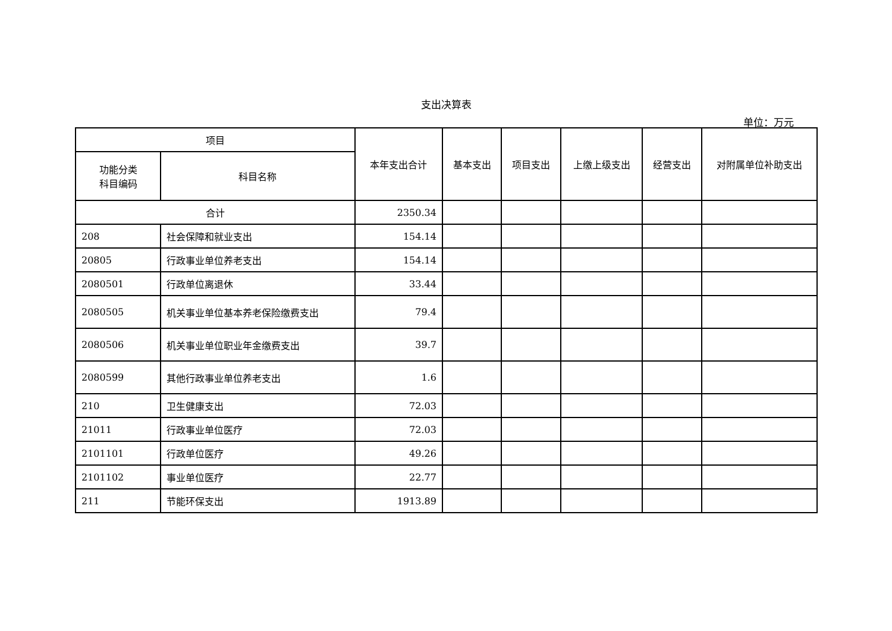支出决算表
单位：万元
| 项目 | | 本年支出合计 | 基本支出 | 项目支出 | 上缴上级支出 | 经营支出 | 对附属单位补助支出 |
| --- | --- | --- | --- | --- | --- | --- | --- |
| 功能分类 科目编码 | 科目名称 | | | | | | |
| 合计 | | 2350.34 | | | | | |
| 208 | 社会保障和就业支出 | 154.14 | | | | | |
| 20805 | 行政事业单位养老支出 | 154.14 | | | | | |
| 2080501 | 行政单位离退休 | 33.44 | | | | | |
| 2080505 | 机关事业单位基本养老保险缴费支出 | 79.4 | | | | | |
| 2080506 | 机关事业单位职业年金缴费支出 | 39.7 | | | | | |
| 2080599 | 其他行政事业单位养老支出 | 1.6 | | | | | |
| 210 | 卫生健康支出 | 72.03 | | | | | |
| 21011 | 行政事业单位医疗 | 72.03 | | | | | |
| 2101101 | 行政单位医疗 | 49.26 | | | | | |
| 2101102 | 事业单位医疗 | 22.77 | | | | | |
| 211 | 节能环保支出 | 1913.89 | | | | | |